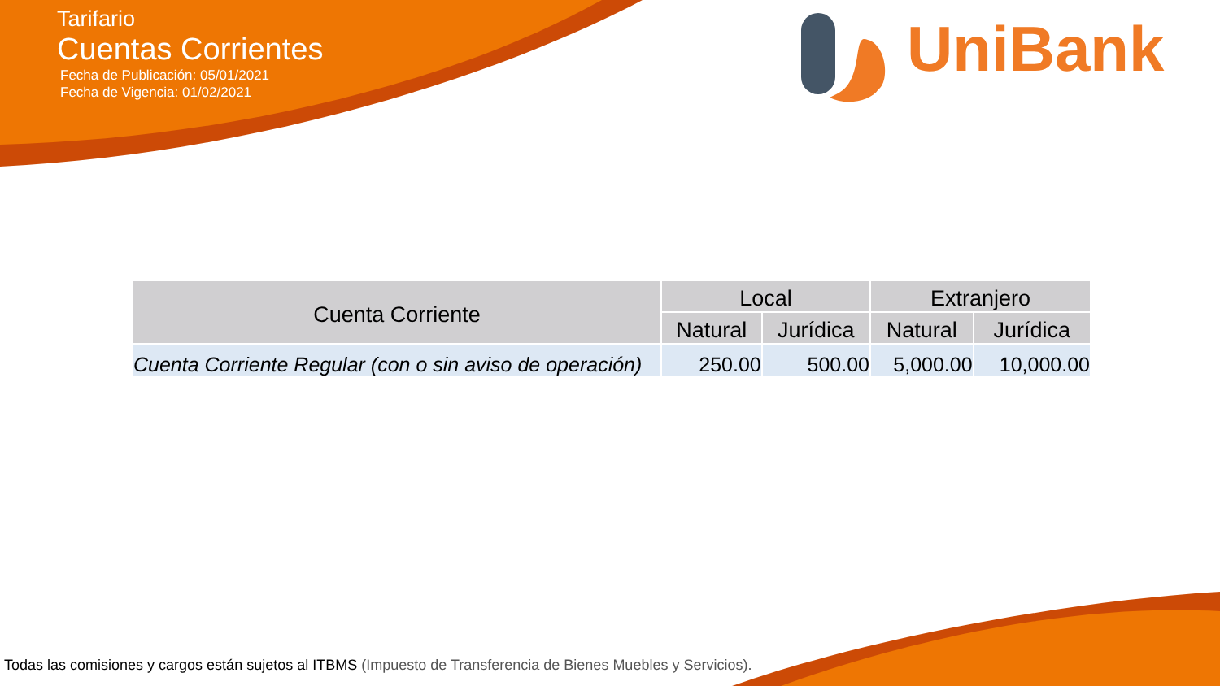Tarifario
Cuentas Corrientes
Fecha de Publicación: 05/01/2021
Fecha de Vigencia: 01/02/2021
UniBank
| Cuenta Corriente | Local | | Extranjero | |
| --- | --- | --- | --- | --- |
| | Natural | Jurídica | Natural | Jurídica |
| Cuenta Corriente Regular (con o sin aviso de operación) | 250.00 | 500.00 | 5,000.00 | 10,000.00 |
Todas las comisiones y cargos están sujetos al ITBMS (Impuesto de Transferencia de Bienes Muebles y Servicios).